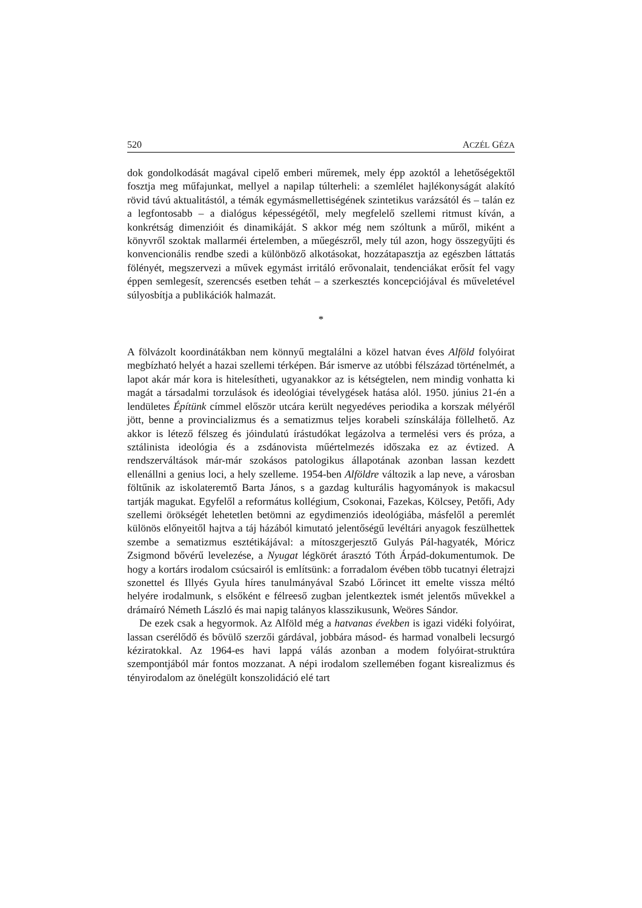520 ACZÉL GÉZA
dok gondolkodását magával cipelő emberi műremek, mely épp azoktól a lehetőségektől fosztja meg műfajunkat, mellyel a napilap túlterheli: a szemlélet hajlékonyságát alakító rövid távú aktualitástól, a témák egymásmellettiségének szintetikus varázsától és – talán ez a legfontosabb – a dialógus képességétől, mely megfelelő szellemi ritmust kíván, a konkrétság dimenzióit és dinamikáját. S akkor még nem szóltunk a műről, miként a könyvről szoktak mallarméi értelemben, a műegészről, mely túl azon, hogy összegyűjti és konvencionális rendbe szedi a különböző alkotásokat, hozzátapasztja az egészben láttatás fölényét, megszervezi a művek egymást irritáló erővonalait, tendenciákat erősít fel vagy éppen semlegesít, szerencsés esetben tehát – a szerkesztés koncepciójával és műveletével súlyosbítja a publikációk halmazát.
*
A fölvázolt koordinátákban nem könnyű megtalálni a közel hatvan éves Alföld folyóirat megbízható helyét a hazai szellemi térképen. Bár ismerve az utóbbi félszázad történelmét, a lapot akár már kora is hitelesítheti, ugyanakkor az is kétségtelen, nem mindig vonhatta ki magát a társadalmi torzulások és ideológiai tévelygések hatása alól. 1950. június 21-én a lendületes Építünk címmel először utcára került negyedéves periodika a korszak mélyéről jött, benne a provincializmus és a sematizmus teljes korabeli színskálája föllelhető. Az akkor is létező félszeg és jóindulatú írástudókat legázolva a termelési vers és próza, a sztálinista ideológia és a zsdánovista műértelmezés időszaka ez az évtized. A rendszerváltások már-már szokásos patologikus állapotának azonban lassan kezdett ellenállni a genius loci, a hely szelleme. 1954-ben Alföldre változik a lap neve, a városban föltűnik az iskolateremtő Barta János, s a gazdag kulturális hagyományok is makacsul tartják magukat. Egyfelől a református kollégium, Csokonai, Fazekas, Kölcsey, Petőfi, Ady szellemi örökségét lehetetlen betömni az egydimenziós ideológiába, másfelől a peremlét különös előnyeitől hajtva a táj házából kimutató jelentőségű levéltári anyagok feszülhettek szembe a sematizmus esztétikájával: a mítoszgerjesztő Gulyás Pál-hagyaték, Móricz Zsigmond bővérű levelezése, a Nyugat légkörét árasztó Tóth Árpád-dokumentumok. De hogy a kortárs irodalom csúcsairól is említsünk: a forradalom évében több tucatnyi életrajzi szonettel és Illyés Gyula híres tanulmányával Szabó Lőrincet itt emelte vissza méltó helyére irodalmunk, s elsőként e félreeső zugban jelentkeztek ismét jelentős művekkel a drámaíró Németh László és mai napig talányos klasszikusunk, Weöres Sándor.
De ezek csak a hegyormok. Az Alföld még a hatvanas években is igazi vidéki folyóirat, lassan cserélődő és bővülő szerzői gárdával, jobbára másod- és harmad vonalbeli lecsurgó kéziratokkal. Az 1964-es havi lappá válás azonban a modem folyóirat-struktúra szempontjából már fontos mozzanat. A népi irodalom szellemében fogant kisrealizmus és tényirodalom az önelégült konszolidáció elé tart